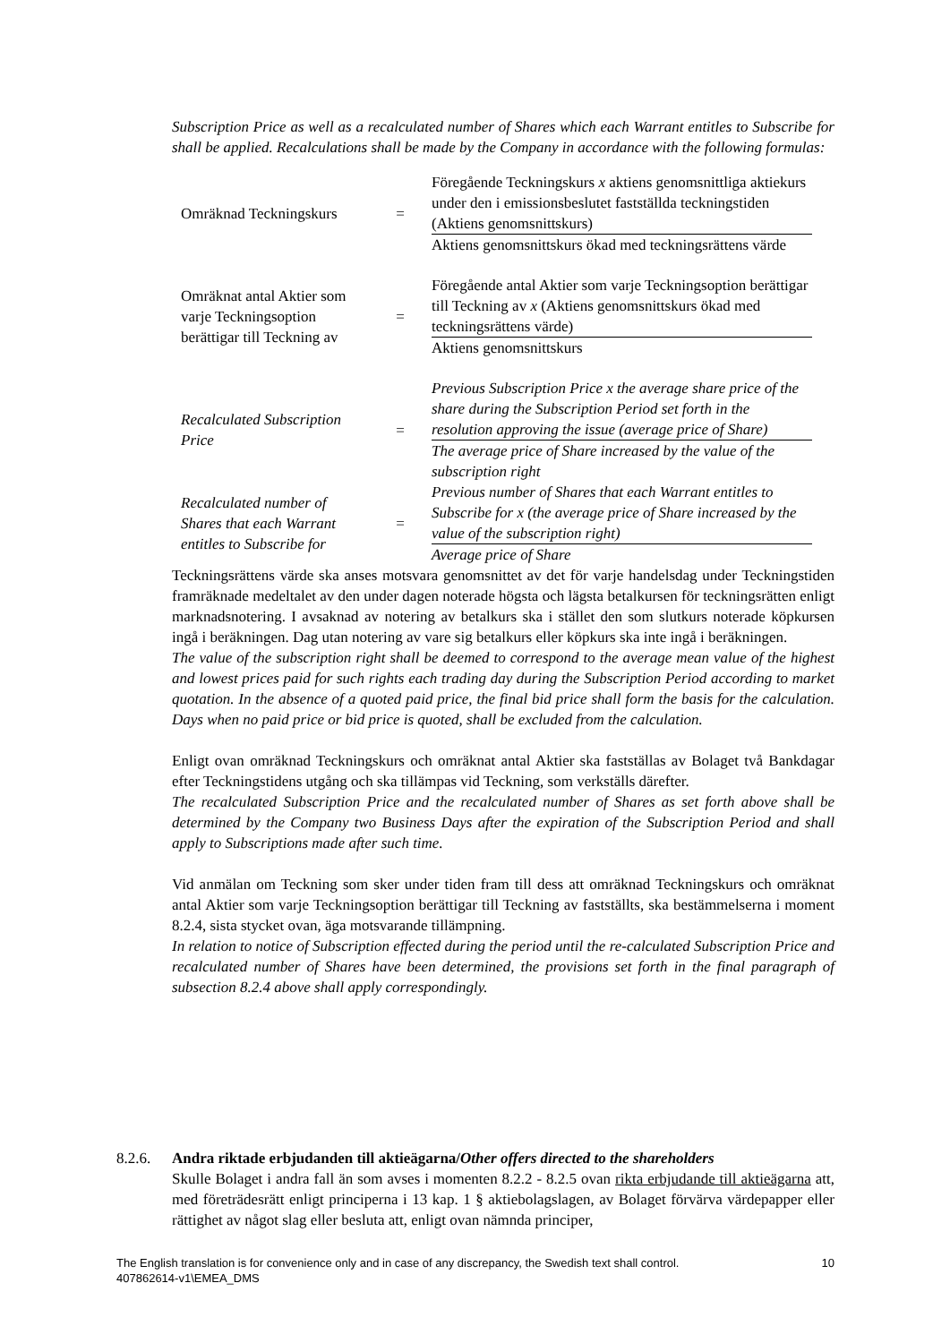Subscription Price as well as a recalculated number of Shares which each Warrant entitles to Subscribe for shall be applied. Recalculations shall be made by the Company in accordance with the following formulas:
| Omräknad Teckningskurs | = | Föregående Teckningskurs x aktiens genomsnittliga aktiekurs under den i emissionsbeslutet fastställda teckningstiden (Aktiens genomsnittskurs) |
| | | Aktiens genomsnittskurs ökad med teckningsrättens värde |
| Omräknat antal Aktier som varje Teckningsoption berättigar till Teckning av | = | Föregående antal Aktier som varje Teckningsoption berättigar till Teckning av x (Aktiens genomsnittskurs ökad med teckningsrättens värde) |
| | | Aktiens genomsnittskurs |
| Recalculated Subscription Price | = | Previous Subscription Price x the average share price of the share during the Subscription Period set forth in the resolution approving the issue (average price of Share) |
| | | The average price of Share increased by the value of the subscription right |
| Recalculated number of Shares that each Warrant entitles to Subscribe for | = | Previous number of Shares that each Warrant entitles to Subscribe for x (the average price of Share increased by the value of the subscription right) |
| | | Average price of Share |
Teckningsrättens värde ska anses motsvara genomsnittet av det för varje handelsdag under Teckningstiden framräknade medeltalet av den under dagen noterade högsta och lägsta betalkursen för teckningsrätten enligt marknadsnotering. I avsaknad av notering av betalkurs ska i stället den som slutkurs noterade köpkursen ingå i beräkningen. Dag utan notering av vare sig betalkurs eller köpkurs ska inte ingå i beräkningen.
The value of the subscription right shall be deemed to correspond to the average mean value of the highest and lowest prices paid for such rights each trading day during the Subscription Period according to market quotation. In the absence of a quoted paid price, the final bid price shall form the basis for the calculation. Days when no paid price or bid price is quoted, shall be excluded from the calculation.
Enligt ovan omräknad Teckningskurs och omräknat antal Aktier ska fastställas av Bolaget två Bankdagar efter Teckningstidens utgång och ska tillämpas vid Teckning, som verkställs därefter.
The recalculated Subscription Price and the recalculated number of Shares as set forth above shall be determined by the Company two Business Days after the expiration of the Subscription Period and shall apply to Subscriptions made after such time.
Vid anmälan om Teckning som sker under tiden fram till dess att omräknad Teckningskurs och omräknat antal Aktier som varje Teckningsoption berättigar till Teckning av fastställts, ska bestämmelserna i moment 8.2.4, sista stycket ovan, äga motsvarande tillämpning.
In relation to notice of Subscription effected during the period until the re-calculated Subscription Price and recalculated number of Shares have been determined, the provisions set forth in the final paragraph of subsection 8.2.4 above shall apply correspondingly.
8.2.6. Andra riktade erbjudanden till aktieägarna/Other offers directed to the shareholders
Skulle Bolaget i andra fall än som avses i momenten 8.2.2 - 8.2.5 ovan rikta erbjudande till aktieägarna att, med företrädesrätt enligt principerna i 13 kap. 1 § aktiebolagslagen, av Bolaget förvärva värdepapper eller rättighet av något slag eller besluta att, enligt ovan nämnda principer,
The English translation is for convenience only and in case of any discrepancy, the Swedish text shall control. 10
407862614-v1\EMEA_DMS